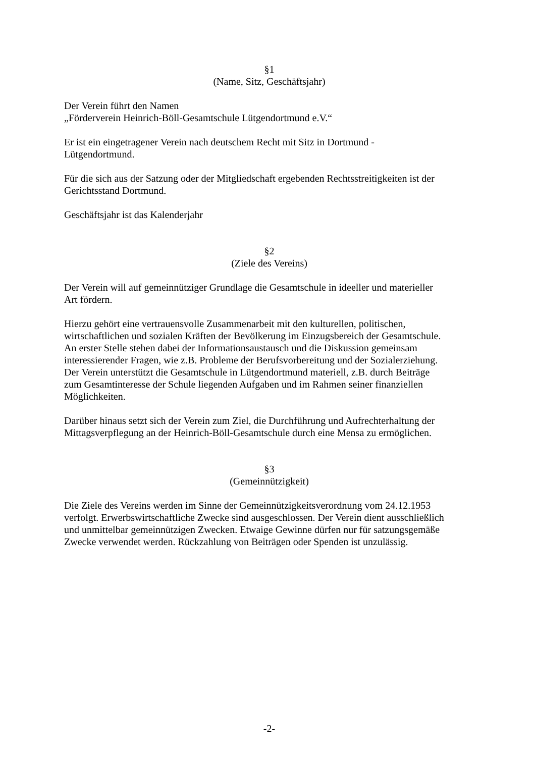§1
(Name, Sitz, Geschäftsjahr)
Der Verein führt den Namen
„Förderverein Heinrich-Böll-Gesamtschule Lütgendortmund e.V.“
Er ist ein eingetragener Verein nach deutschem Recht mit Sitz in Dortmund -
Lütgendortmund.
Für die sich aus der Satzung oder der Mitgliedschaft ergebenden Rechtsstreitigkeiten ist der
Gerichtsstand Dortmund.
Geschäftsjahr ist das Kalenderjahr
§2
(Ziele des Vereins)
Der Verein will auf gemeinnütziger Grundlage die Gesamtschule in ideeller und materieller
Art fördern.
Hierzu gehört eine vertrauensvolle Zusammenarbeit mit den kulturellen, politischen,
wirtschaftlichen und sozialen Kräften der Bevölkerung im Einzugsbereich der Gesamtschule.
An erster Stelle stehen dabei der Informationsaustausch und die Diskussion gemeinsam
interessierender Fragen, wie z.B. Probleme der Berufsvorbereitung und der Sozialerziehung.
Der Verein unterstützt die Gesamtschule in Lütgendortmund materiell, z.B. durch Beiträge
zum Gesamtinteresse der Schule liegenden Aufgaben und im Rahmen seiner finanziellen
Möglichkeiten.
Darüber hinaus setzt sich der Verein zum Ziel, die Durchführung und Aufrechterhaltung der
Mittagsverpflegung an der Heinrich-Böll-Gesamtschule durch eine Mensa zu ermöglichen.
§3
(Gemeinnützigkeit)
Die Ziele des Vereins werden im Sinne der Gemeinnützigkeitsverordnung vom 24.12.1953
verfolgt. Erwerbswirtschaftliche Zwecke sind ausgeschlossen. Der Verein dient ausschließlich
und unmittelbar gemeinnützigen Zwecken. Etwaige Gewinne dürfen nur für satzungsgemäße
Zwecke verwendet werden. Rückzahlung von Beiträgen oder Spenden ist unzulässig.
-2-